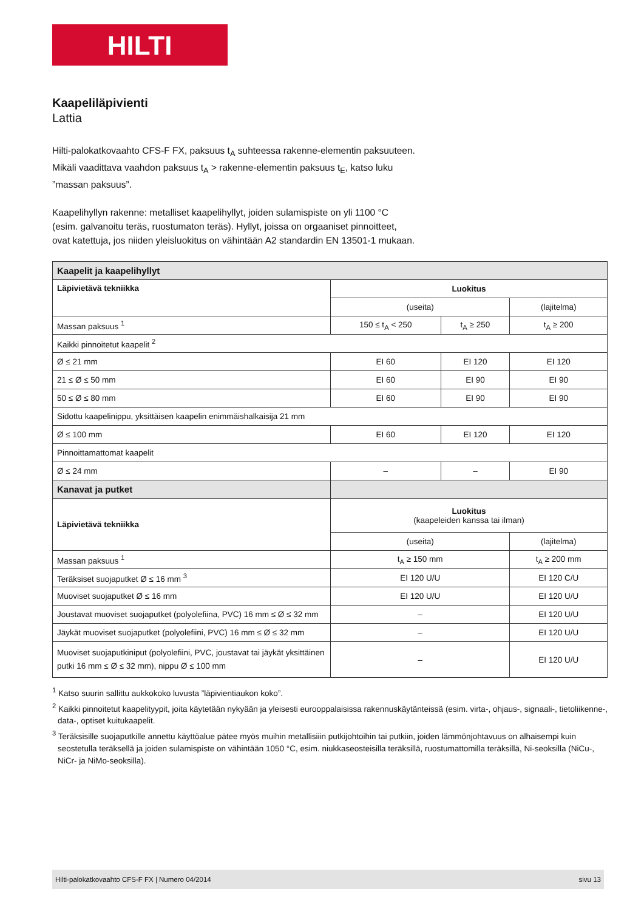HILTI
Kaapeliläpivienti
Lattia
Hilti-palokatkovaahto CFS-F FX, paksuus t<sub>A</sub> suhteessa rakenne-elementin paksuuteen. Mikäli vaadittava vaahdon paksuus t<sub>A</sub> > rakenne-elementin paksuus t<sub>E</sub>, katso luku ”massan paksuus”.
Kaapelihyllyn rakenne: metalliset kaapelihyllyt, joiden sulamispiste on yli 1100 °C (esim. galvanoitu teräs, ruostumaton teräs). Hyllyt, joissa on orgaaniset pinnoitteet, ovat katettuja, jos niiden yleisluokitus on vähintään A2 standardin EN 13501-1 mukaan.
| Kaapelit ja kaapelihyllyt | | | |
| --- | --- | --- | --- |
| Läpivietävä tekniikka | Luokitus | | |
| | (useita) | | (lajitelma) |
| Massan paksuus <sup>1</sup> | 150 ≤ t<sub>A</sub> < 250 | t<sub>A</sub> ≥ 250 | t<sub>A</sub> ≥ 200 |
| Kaikki pinnoitetut kaapelit <sup>2</sup> | | | |
| Ø ≤ 21 mm | EI 60 | EI 120 | EI 120 |
| 21 ≤ Ø ≤ 50 mm | EI 60 | EI 90 | EI 90 |
| 50 ≤ Ø ≤ 80 mm | EI 60 | EI 90 | EI 90 |
| Sidottu kaapelinippu, yksittäisen kaapelin enimmäishalkaisija 21 mm | | | |
| Ø ≤ 100 mm | EI 60 | EI 120 | EI 120 |
| Pinnoittamattomat kaapelit | | | |
| Ø ≤ 24 mm | – | – | EI 90 |
| Kanavat ja putket | | | |
| Läpivietävä tekniikka | Luokitus (kaapeleiden kanssa tai ilman) | | |
| | (useita) | | (lajitelma) |
| Massan paksuus <sup>1</sup> | t<sub>A</sub> ≥ 150 mm | | t<sub>A</sub> ≥ 200 mm |
| Teräksiset suojaputket Ø ≤ 16 mm <sup>3</sup> | EI 120 U/U | | EI 120 C/U |
| Muoviset suojaputket Ø ≤ 16 mm | EI 120 U/U | | EI 120 U/U |
| Joustavat muoviset suojaputket (polyolefiina, PVC) 16 mm ≤ Ø ≤ 32 mm | – | | EI 120 U/U |
| Jäykät muoviset suojaputket (polyolefiini, PVC) 16 mm ≤ Ø ≤ 32 mm | – | | EI 120 U/U |
| Muoviset suojaputkiniput (polyolefiini, PVC, joustavat tai jäykät yksittäinen putki 16 mm ≤ Ø ≤ 32 mm), nippu Ø ≤ 100 mm | – | | EI 120 U/U |
<sup>1</sup> Katso suurin sallittu aukkokoko luvusta ”läpivientiaukon koko”.
<sup>2</sup> Kaikki pinnoitetut kaapelityypit, joita käytetään nykyään ja yleisesti eurooppalaisissa rakennuskäytänteissä (esim. virta-, ohjaus-, signaali-, tietoliikenne-, data-, optiset kuitukaapelit.
<sup>3</sup> Teräksisille suojaputkille annettu käyttöalue pätee myös muihin metallisiiin putkijohtoihin tai putkiin, joiden lämmönjohtavuus on alhaisempi kuin seostetulla teräksellä ja joiden sulamispiste on vähintään 1050 °C, esim. niukkaseosteisilla teräksillä, ruostumattomilla teräksillä, Ni-seoksilla (NiCu-, NiCr- ja NiMo-seoksilla).
Hilti-palokatkovaahto CFS-F FX | Numero 04/2014 sivu 13